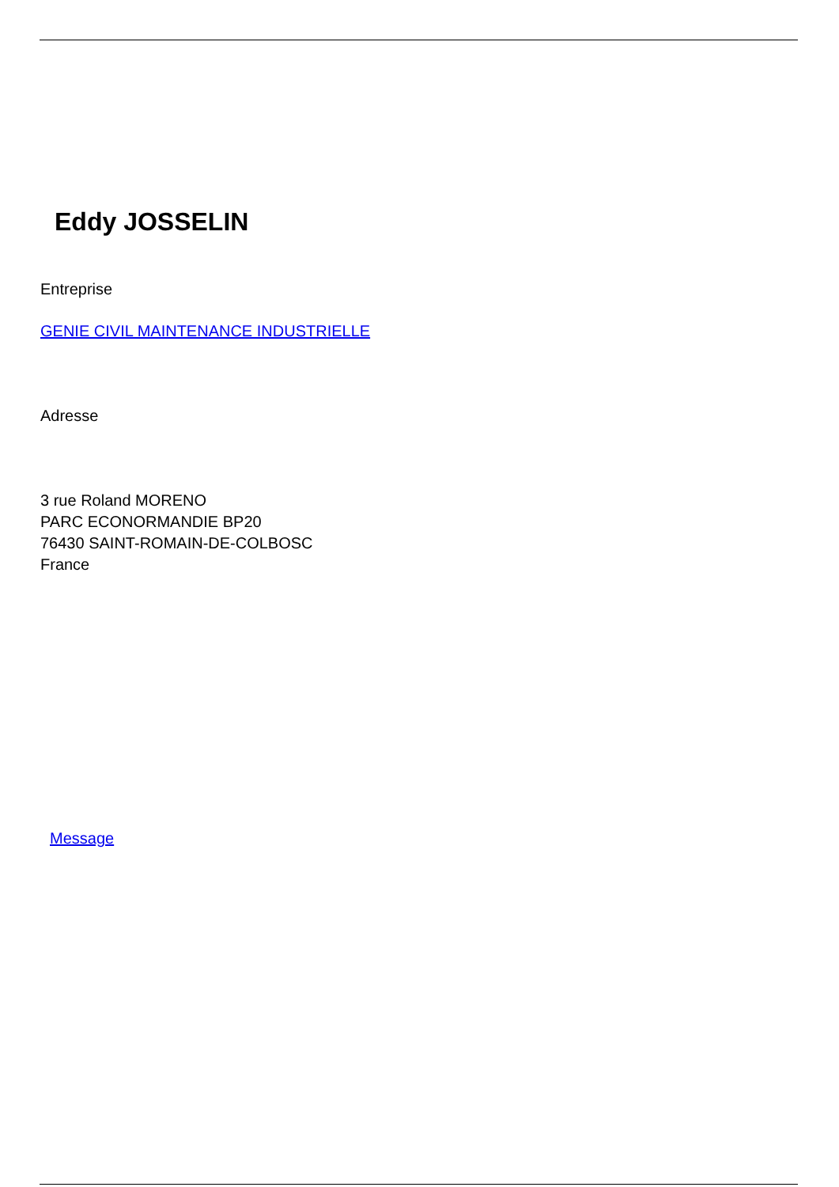Eddy JOSSELIN
Entreprise
GENIE CIVIL MAINTENANCE INDUSTRIELLE
Adresse
3 rue Roland MORENO
PARC ECONORMANDIE BP20
76430 SAINT-ROMAIN-DE-COLBOSC
France
Message